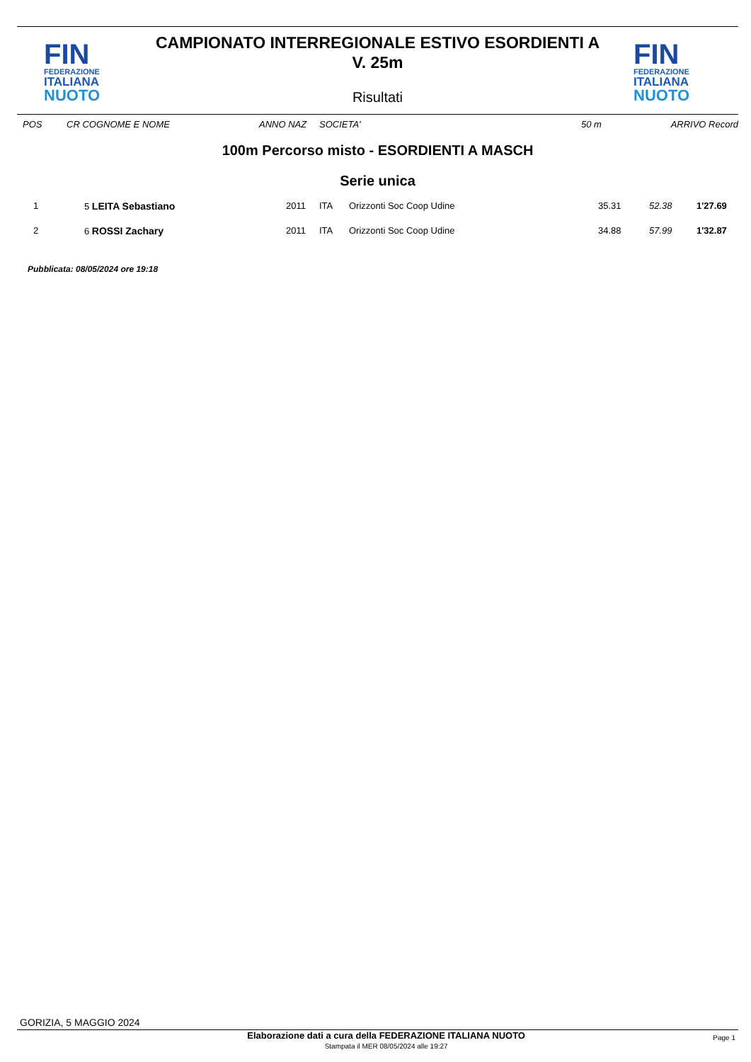FIN
FEDERAZIONE
ITALIANA
NUOTO
CAMPIONATO INTERREGIONALE ESTIVO ESORDIENTI A
V. 25m
Risultati
FIN
FEDERAZIONE
ITALIANA
NUOTO
| POS | CR COGNOME E NOME | ANNO NAZ | SOCIETA' | 50 m | ARRIVO Record |
100m Percorso misto - ESORDIENTI A MASCH
Serie unica
| 1 | 5 LEITA Sebastiano | 2011 | ITA | Orizzonti Soc Coop Udine | 35.31 | 52.38 | 1'27.69 |
| 2 | 6 ROSSI Zachary | 2011 | ITA | Orizzonti Soc Coop Udine | 34.88 | 57.99 | 1'32.87 |
Pubblicata: 08/05/2024 ore 19:18
GORIZIA, 5 MAGGIO 2024
Elaborazione dati a cura della FEDERAZIONE ITALIANA NUOTO
Stampata il MER 08/05/2024 alle 19:27
Page 1